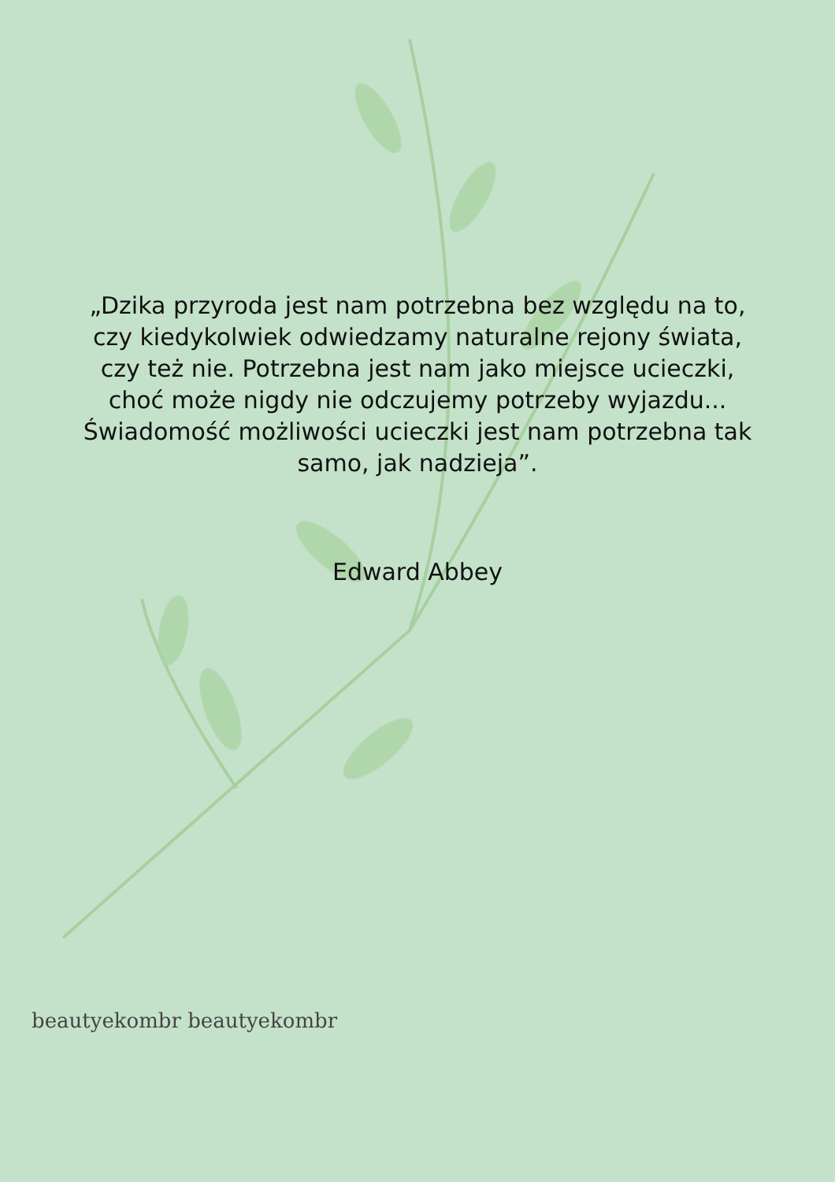„Dzika przyroda jest nam potrzebna bez względu na to, czy kiedykolwiek odwiedzamy naturalne rejony świata, czy też nie. Potrzebna jest nam jako miejsce ucieczki, choć może nigdy nie odczujemy potrzeby wyjazdu... Świadomość możliwości ucieczki jest nam potrzebna tak samo, jak nadzieja”.
Edward Abbey
beautyekombr beautyekombr